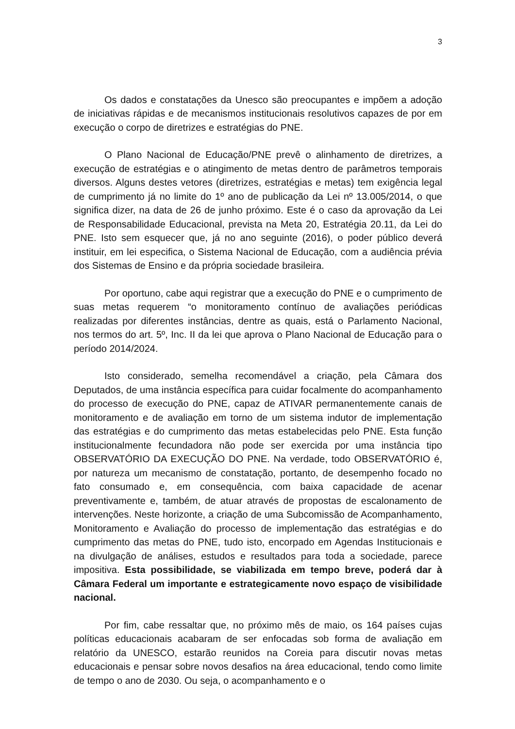3
Os dados e constatações da Unesco são preocupantes e impõem a adoção de iniciativas rápidas e de mecanismos institucionais resolutivos capazes de por em execução o corpo de diretrizes e estratégias do PNE.
O Plano Nacional de Educação/PNE prevê o alinhamento de diretrizes, a execução de estratégias e o atingimento de metas dentro de parâmetros temporais diversos. Alguns destes vetores (diretrizes, estratégias e metas) tem exigência legal de cumprimento já no limite do 1º ano de publicação da Lei nº 13.005/2014, o que significa dizer, na data de 26 de junho próximo. Este é o caso da aprovação da Lei de Responsabilidade Educacional, prevista na Meta 20, Estratégia 20.11, da Lei do PNE. Isto sem esquecer que, já no ano seguinte (2016), o poder público deverá instituir, em lei especifica, o Sistema Nacional de Educação, com a audiência prévia dos Sistemas de Ensino e da própria sociedade brasileira.
Por oportuno, cabe aqui registrar que a execução do PNE e o cumprimento de suas metas requerem “o monitoramento contínuo de avaliações periódicas realizadas por diferentes instâncias, dentre as quais, está o Parlamento Nacional, nos termos do art. 5º, Inc. II da lei que aprova o Plano Nacional de Educação para o período 2014/2024.
Isto considerado, semelha recomendável a criação, pela Câmara dos Deputados, de uma instância específica para cuidar focalmente do acompanhamento do processo de execução do PNE, capaz de ATIVAR permanentemente canais de monitoramento e de avaliação em torno de um sistema indutor de implementação das estratégias e do cumprimento das metas estabelecidas pelo PNE. Esta função institucionalmente fecundadora não pode ser exercida por uma instância tipo OBSERVATÓRIO DA EXECUÇÃO DO PNE. Na verdade, todo OBSERVATÓRIO é, por natureza um mecanismo de constatação, portanto, de desempenho focado no fato consumado e, em consequência, com baixa capacidade de acenar preventivamente e, também, de atuar através de propostas de escalonamento de intervenções. Neste horizonte, a criação de uma Subcomissão de Acompanhamento, Monitoramento e Avaliação do processo de implementação das estratégias e do cumprimento das metas do PNE, tudo isto, encorpado em Agendas Institucionais e na divulgação de análises, estudos e resultados para toda a sociedade, parece impositiva. Esta possibilidade, se viabilizada em tempo breve, poderá dar à Câmara Federal um importante e estrategicamente novo espaço de visibilidade nacional.
Por fim, cabe ressaltar que, no próximo mês de maio, os 164 países cujas políticas educacionais acabaram de ser enfocadas sob forma de avaliação em relatório da UNESCO, estarão reunidos na Coreia para discutir novas metas educacionais e pensar sobre novos desafios na área educacional, tendo como limite de tempo o ano de 2030. Ou seja, o acompanhamento e o